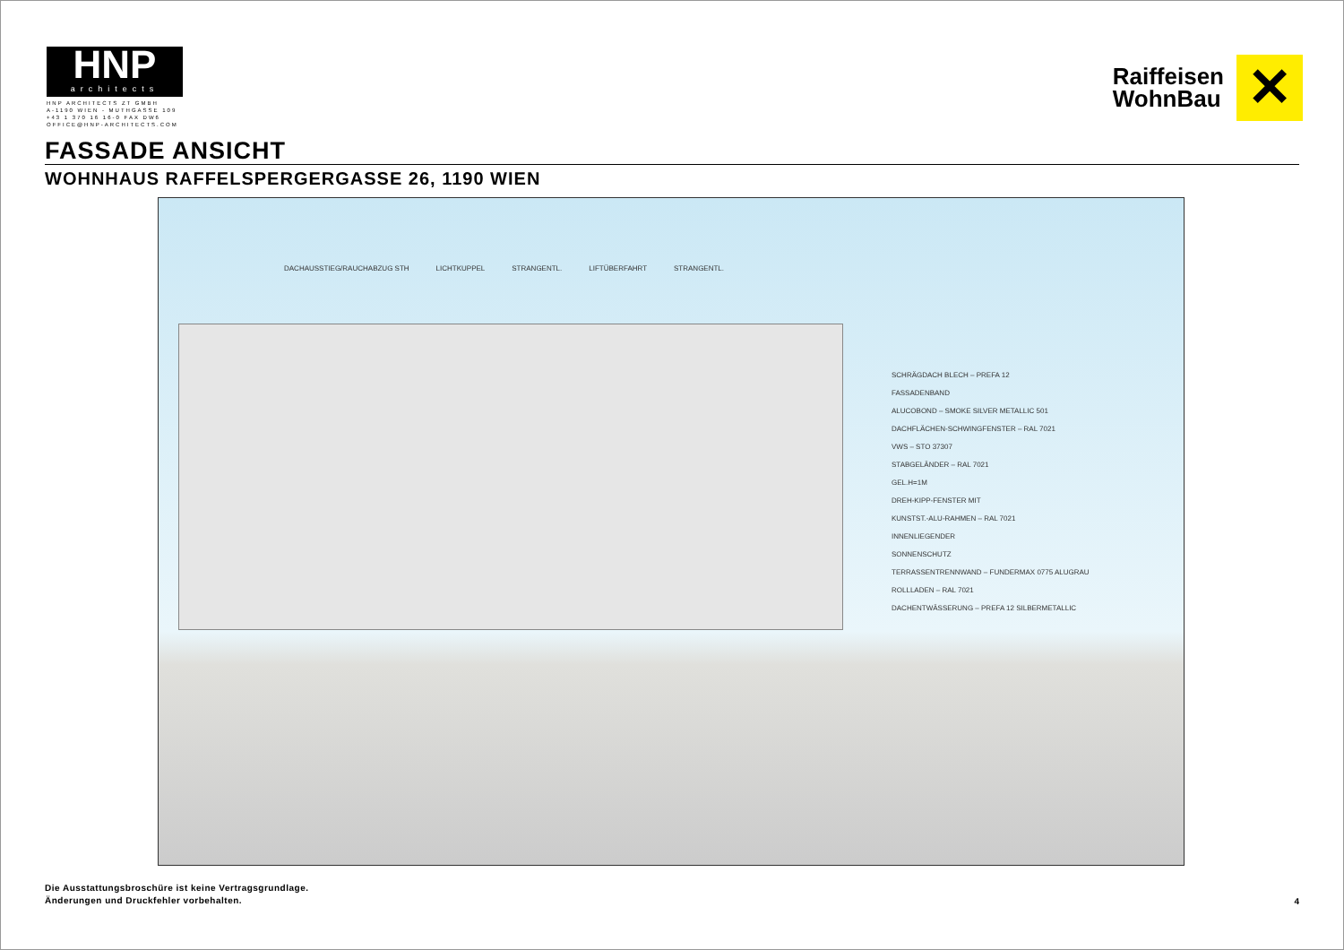HNP
architects
HNP ARCHITECTS ZT GMBH
A-1190 WIEN - MUTHGASSE 109
+43 1 370 16 16-0 FAX DW6
OFFICE@HNP-ARCHITECTS.COM
Raiffeisen
WohnBau
✕
FASSADE ANSICHT
WOHNHAUS RAFFELSPERGERGASSE 26, 1190 WIEN
DACHAUSSTIEG/RAUCHABZUG STH LICHTKUPPEL STRANGENTL. LIFTÜBERFAHRT STRANGENTL.
SCHRÄGDACH BLECH – PREFA 12
FASSADENBAND
ALUCOBOND – SMOKE SILVER METALLIC 501
DACHFLÄCHEN-SCHWINGFENSTER – RAL 7021
VWS – STO 37307
STABGELÄNDER – RAL 7021
GEL.H=1M
DREH-KIPP-FENSTER MIT
KUNSTST.-ALU-RAHMEN – RAL 7021
INNENLIEGENDER
SONNENSCHUTZ
TERRASSENTRENNWAND – FUNDERMAX 0775 ALUGRAU
ROLLLADEN – RAL 7021
DACHENTWÄSSERUNG – PREFA 12 SILBERMETALLIC
Die Ausstattungsbroschüre ist keine Vertragsgrundlage.
Änderungen und Druckfehler vorbehalten.
4